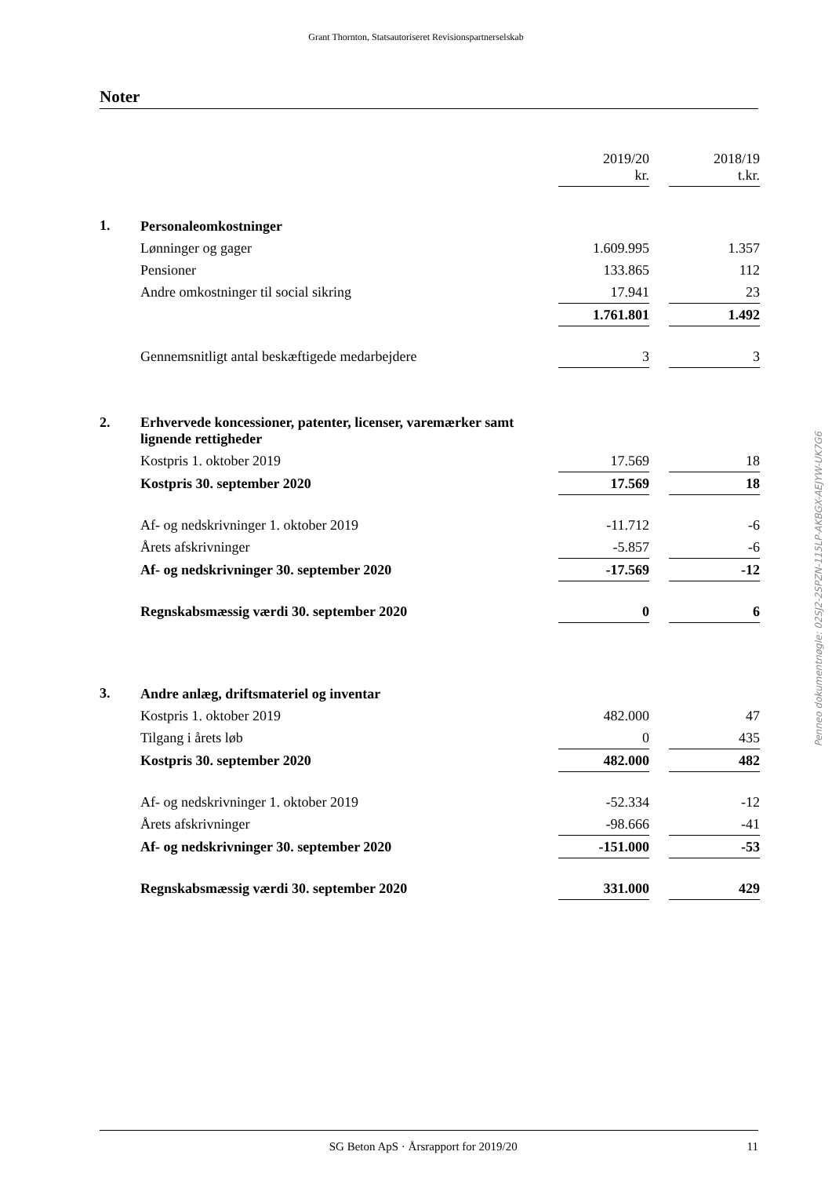Grant Thornton, Statsautoriseret Revisionspartnerselskab
Noter
| | | 2019/20 kr. | | 2018/19 t.kr. |
| 1. | Personaleomkostninger | | | |
| | Lønninger og gager | 1.609.995 | | 1.357 |
| | Pensioner | 133.865 | | 112 |
| | Andre omkostninger til social sikring | 17.941 | | 23 |
| | | 1.761.801 | | 1.492 |
| | Gennemsnitligt antal beskæftigede medarbejdere | 3 | | 3 |
| 2. | Erhvervede koncessioner, patenter, licenser, varemærker samt lignende rettigheder | | | |
| | Kostpris 1. oktober 2019 | 17.569 | | 18 |
| | Kostpris 30. september 2020 | 17.569 | | 18 |
| | Af- og nedskrivninger 1. oktober 2019 | -11.712 | | -6 |
| | Årets afskrivninger | -5.857 | | -6 |
| | Af- og nedskrivninger 30. september 2020 | -17.569 | | -12 |
| | Regnskabsmæssig værdi 30. september 2020 | 0 | | 6 |
| 3. | Andre anlæg, driftsmateriel og inventar | | | |
| | Kostpris 1. oktober 2019 | 482.000 | | 47 |
| | Tilgang i årets løb | 0 | | 435 |
| | Kostpris 30. september 2020 | 482.000 | | 482 |
| | Af- og nedskrivninger 1. oktober 2019 | -52.334 | | -12 |
| | Årets afskrivninger | -98.666 | | -41 |
| | Af- og nedskrivninger 30. september 2020 | -151.000 | | -53 |
| | Regnskabsmæssig værdi 30. september 2020 | 331.000 | | 429 |
Penneo dokumentnøgle: 02SJ2-2SPZN-115LP-AKBGX-AEJYW-UK7G6
SG Beton ApS · Årsrapport for 2019/20 11